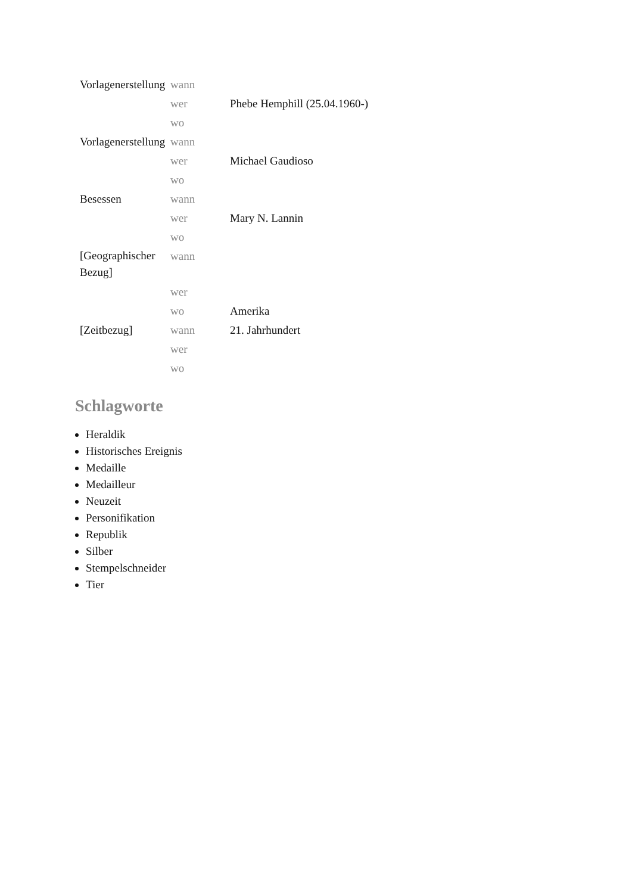| Vorlagenerstellung | wann | |
| | wer | Phebe Hemphill (25.04.1960-) |
| | wo | |
| Vorlagenerstellung | wann | |
| | wer | Michael Gaudioso |
| | wo | |
| Besessen | wann | |
| | wer | Mary N. Lannin |
| | wo | |
| [Geographischer Bezug] | wann | |
| | wer | |
| | wo | Amerika |
| [Zeitbezug] | wann | 21. Jahrhundert |
| | wer | |
| | wo | |
Schlagworte
Heraldik
Historisches Ereignis
Medaille
Medailleur
Neuzeit
Personifikation
Republik
Silber
Stempelschneider
Tier